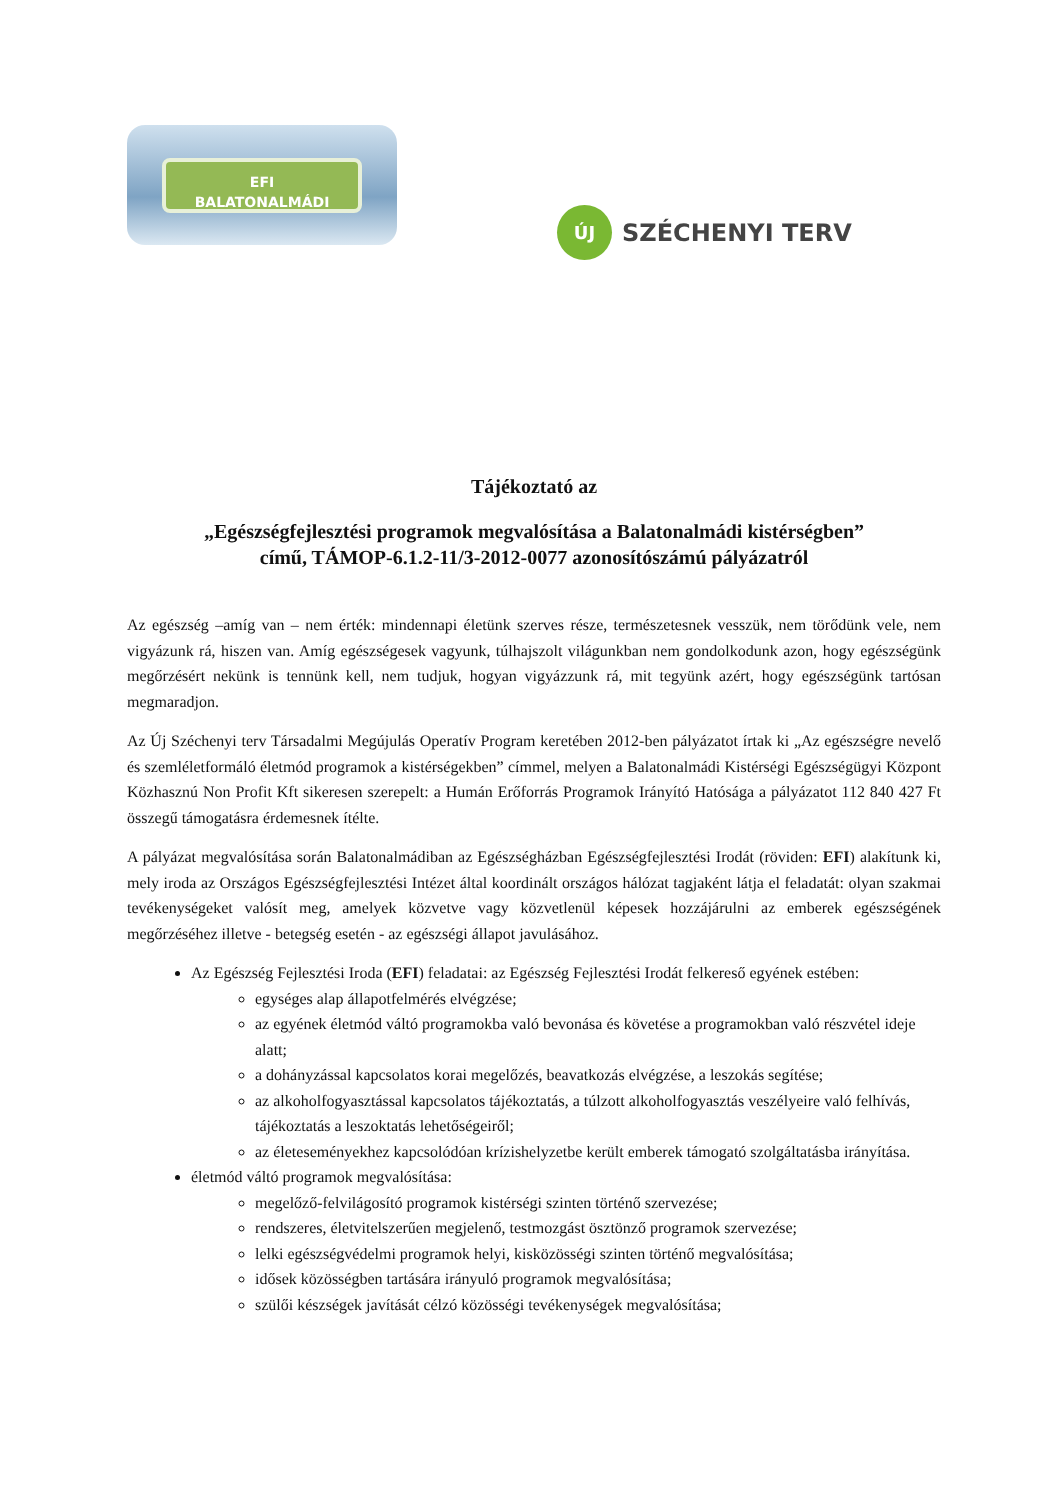EFI
BALATONALMÁDI
ÚJ
SZÉCHENYI TERV
Tájékoztató az
„Egészségfejlesztési programok megvalósítása a Balatonalmádi kistérségben”
című, TÁMOP-6.1.2-11/3-2012-0077 azonosítószámú pályázatról
Az egészség –amíg van – nem érték: mindennapi életünk szerves része, természetesnek vesszük, nem törődünk vele, nem vigyázunk rá, hiszen van. Amíg egészségesek vagyunk, túlhajszolt világunkban nem gondolkodunk azon, hogy egészségünk megőrzésért nekünk is tennünk kell, nem tudjuk, hogyan vigyázzunk rá, mit tegyünk azért, hogy egészségünk tartósan megmaradjon.
Az Új Széchenyi terv Társadalmi Megújulás Operatív Program keretében 2012-ben pályázatot írtak ki „Az egészségre nevelő és szemléletformáló életmód programok a kistérségekben” címmel, melyen a Balatonalmádi Kistérségi Egészségügyi Központ Közhasznú Non Profit Kft sikeresen szerepelt: a Humán Erőforrás Programok Irányító Hatósága a pályázatot 112 840 427 Ft összegű támogatásra érdemesnek ítélte.
A pályázat megvalósítása során Balatonalmádiban az Egészségházban Egészségfejlesztési Irodát (röviden: EFI) alakítunk ki, mely iroda az Országos Egészségfejlesztési Intézet által koordinált országos hálózat tagjaként látja el feladatát: olyan szakmai tevékenységeket valósít meg, amelyek közvetve vagy közvetlenül képesek hozzájárulni az emberek egészségének megőrzéséhez illetve - betegség esetén - az egészségi állapot javulásához.
Az Egészség Fejlesztési Iroda (EFI) feladatai: az Egészség Fejlesztési Irodát felkereső egyének estében:
egységes alap állapotfelmérés elvégzése;
az egyének életmód váltó programokba való bevonása és követése a programokban való részvétel ideje alatt;
a dohányzással kapcsolatos korai megelőzés, beavatkozás elvégzése, a leszokás segítése;
az alkoholfogyasztással kapcsolatos tájékoztatás, a túlzott alkoholfogyasztás veszélyeire való felhívás, tájékoztatás a leszoktatás lehetőségeiről;
az életeseményekhez kapcsolódóan krízishelyzetbe került emberek támogató szolgáltatásba irányítása.
életmód váltó programok megvalósítása:
megelőző-felvilágosító programok kistérségi szinten történő szervezése;
rendszeres, életvitelszerűen megjelenő, testmozgást ösztönző programok szervezése;
lelki egészségvédelmi programok helyi, kisközösségi szinten történő megvalósítása;
idősek közösségben tartására irányuló programok megvalósítása;
szülői készségek javítását célzó közösségi tevékenységek megvalósítása;